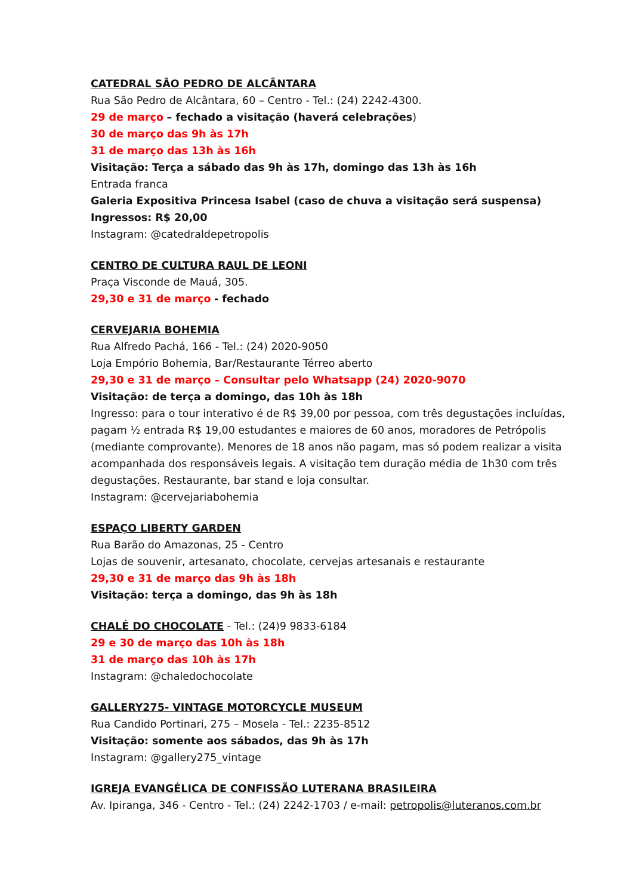CATEDRAL SÃO PEDRO DE ALCÂNTARA
Rua São Pedro de Alcântara, 60 – Centro - Tel.: (24) 2242-4300.
29 de março – fechado a visitação (haverá celebrações)
30 de março das 9h às 17h
31 de março das 13h às 16h
Visitação: Terça a sábado das 9h às 17h, domingo das 13h às 16h
Entrada franca
Galeria Expositiva Princesa Isabel (caso de chuva a visitação será suspensa)
Ingressos: R$ 20,00
Instagram: @catedraldepetropolis
CENTRO DE CULTURA RAUL DE LEONI
Praça Visconde de Mauá, 305.
29,30 e 31 de março - fechado
CERVEJARIA BOHEMIA
Rua Alfredo Pachá, 166 - Tel.: (24) 2020-9050
Loja Empório Bohemia, Bar/Restaurante Térreo aberto
29,30 e 31 de março – Consultar pelo Whatsapp (24) 2020-9070
Visitação: de terça a domingo, das 10h às 18h
Ingresso: para o tour interativo é de R$ 39,00 por pessoa, com três degustações incluídas, pagam ½ entrada R$ 19,00 estudantes e maiores de 60 anos, moradores de Petrópolis (mediante comprovante). Menores de 18 anos não pagam, mas só podem realizar a visita acompanhada dos responsáveis legais. A visitação tem duração média de 1h30 com três degustações. Restaurante, bar stand e loja consultar.
Instagram: @cervejariabohemia
ESPAÇO LIBERTY GARDEN
Rua Barão do Amazonas, 25 - Centro
Lojas de souvenir, artesanato, chocolate, cervejas artesanais e restaurante
29,30 e 31 de março das 9h às 18h
Visitação: terça a domingo, das 9h às 18h
CHALÉ DO CHOCOLATE - Tel.: (24)9 9833-6184
29 e 30 de março das 10h às 18h
31 de março das 10h às 17h
Instagram: @chaledochocolate
GALLERY275- VINTAGE MOTORCYCLE MUSEUM
Rua Candido Portinari, 275 – Mosela - Tel.: 2235-8512
Visitação: somente aos sábados, das 9h às 17h
Instagram: @gallery275_vintage
IGREJA EVANGÉLICA DE CONFISSÃO LUTERANA BRASILEIRA
Av. Ipiranga, 346 - Centro - Tel.: (24) 2242-1703 / e-mail: petropolis@luteranos.com.br